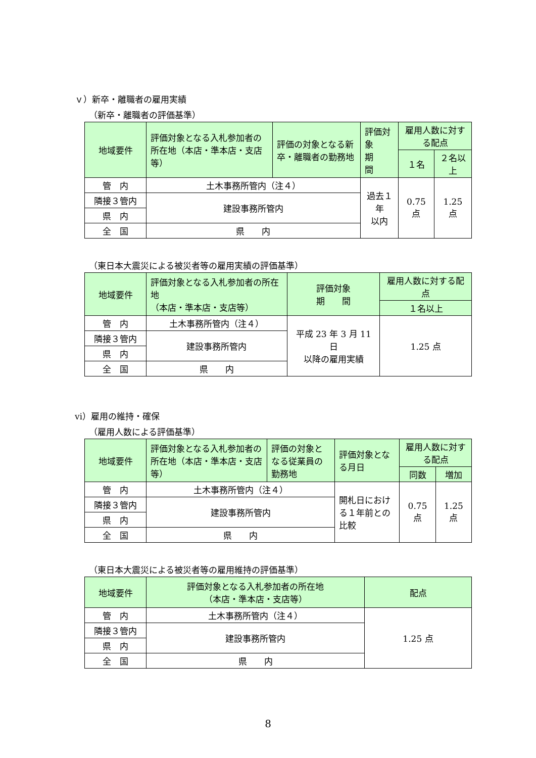ｖ）新卒・離職者の雇用実績
（新卒・離職者の評価基準）
| 地域要件 | 評価対象となる入札参加者の所在地（本店・準本店・支店等） | 評価の対象となる新卒・離職者の勤務地 | 評価対象 期 間 | 雇用人数に対する配点 | |
| --- | --- | --- | --- | --- | --- |
| | | | | １名 | ２名以上 |
| 管 内 | 土木事務所管内（注４） | | 過去１年 以内 | 0.75 点 | 1.25 点 |
| 隣接３管内 | 建設事務所管内 | | | | |
| 県 内 | | | | | |
| 全 国 | 県 内 | | | | |
（東日本大震災による被災者等の雇用実績の評価基準）
| 地域要件 | 評価対象となる入札参加者の所在地 （本店・準本店・支店等） | 評価対象 期 間 | 雇用人数に対する配点 |
| --- | --- | --- | --- |
| | | | １名以上 |
| 管 内 | 土木事務所管内（注４） | 平成 23 年 3 月 11 日 以降の雇用実績 | 1.25 点 |
| 隣接３管内 | 建設事務所管内 | | |
| 県 内 | | | |
| 全 国 | 県 内 | | |
ⅵ）雇用の維持・確保
（雇用人数による評価基準）
| 地域要件 | 評価対象となる入札参加者の所在地（本店・準本店・支店等） | 評価の対象となる従業員の勤務地 | 評価対象となる月日 | 雇用人数に対する配点 | |
| --- | --- | --- | --- | --- | --- |
| | | | | 同数 | 増加 |
| 管 内 | 土木事務所管内（注４） | | 開札日における１年前との比較 | 0.75 点 | 1.25 点 |
| 隣接３管内 | 建設事務所管内 | | | | |
| 県 内 | | | | | |
| 全 国 | 県 内 | | | | |
（東日本大震災による被災者等の雇用維持の評価基準）
| 地域要件 | 評価対象となる入札参加者の所在地 （本店・準本店・支店等） | 配点 |
| --- | --- | --- |
| 管 内 | 土木事務所管内（注４） | 1.25 点 |
| 隣接３管内 | 建設事務所管内 | |
| 県 内 | | |
| 全 国 | 県 内 | |
8